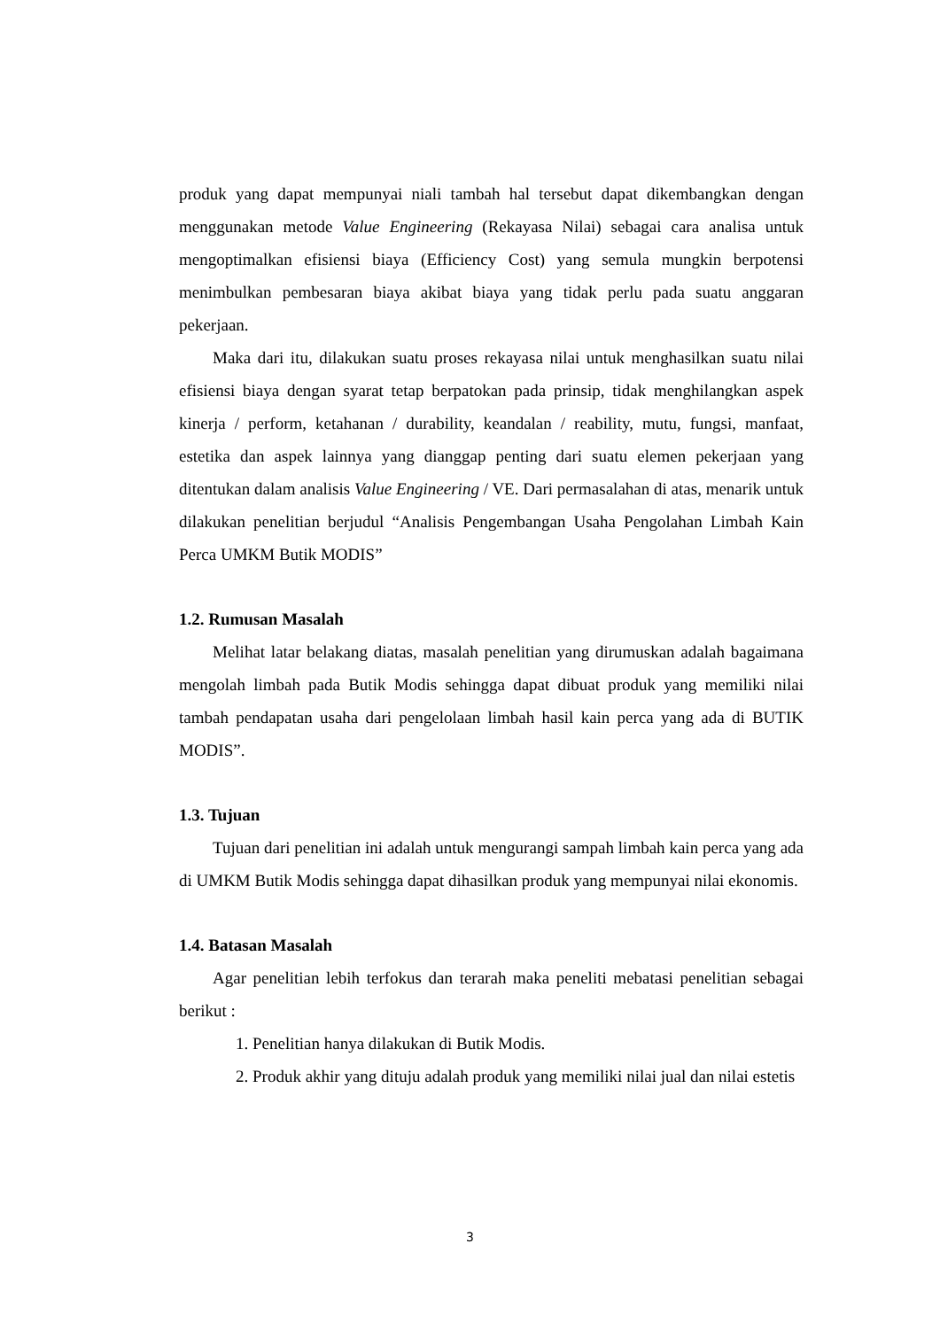produk yang dapat mempunyai niali tambah hal tersebut dapat dikembangkan dengan menggunakan metode Value Engineering (Rekayasa Nilai) sebagai cara analisa untuk mengoptimalkan efisiensi biaya (Efficiency Cost) yang semula mungkin berpotensi menimbulkan pembesaran biaya akibat biaya yang tidak perlu pada suatu anggaran pekerjaan.
Maka dari itu, dilakukan suatu proses rekayasa nilai untuk menghasilkan suatu nilai efisiensi biaya dengan syarat tetap berpatokan pada prinsip, tidak menghilangkan aspek kinerja / perform, ketahanan / durability, keandalan / reability, mutu, fungsi, manfaat, estetika dan aspek lainnya yang dianggap penting dari suatu elemen pekerjaan yang ditentukan dalam analisis Value Engineering / VE. Dari permasalahan di atas, menarik untuk dilakukan penelitian berjudul “Analisis Pengembangan Usaha Pengolahan Limbah Kain Perca UMKM Butik MODIS”
1.2. Rumusan Masalah
Melihat latar belakang diatas, masalah penelitian yang dirumuskan adalah bagaimana mengolah limbah pada Butik Modis sehingga dapat dibuat produk yang memiliki nilai tambah pendapatan usaha dari pengelolaan limbah hasil kain perca yang ada di BUTIK MODIS”.
1.3. Tujuan
Tujuan dari penelitian ini adalah untuk mengurangi sampah limbah kain perca yang ada di UMKM Butik Modis sehingga dapat dihasilkan produk yang mempunyai nilai ekonomis.
1.4. Batasan Masalah
Agar penelitian lebih terfokus dan terarah maka peneliti mebatasi penelitian sebagai berikut :
1. Penelitian hanya dilakukan di Butik Modis.
2. Produk akhir yang dituju adalah produk yang memiliki nilai jual dan nilai estetis
3